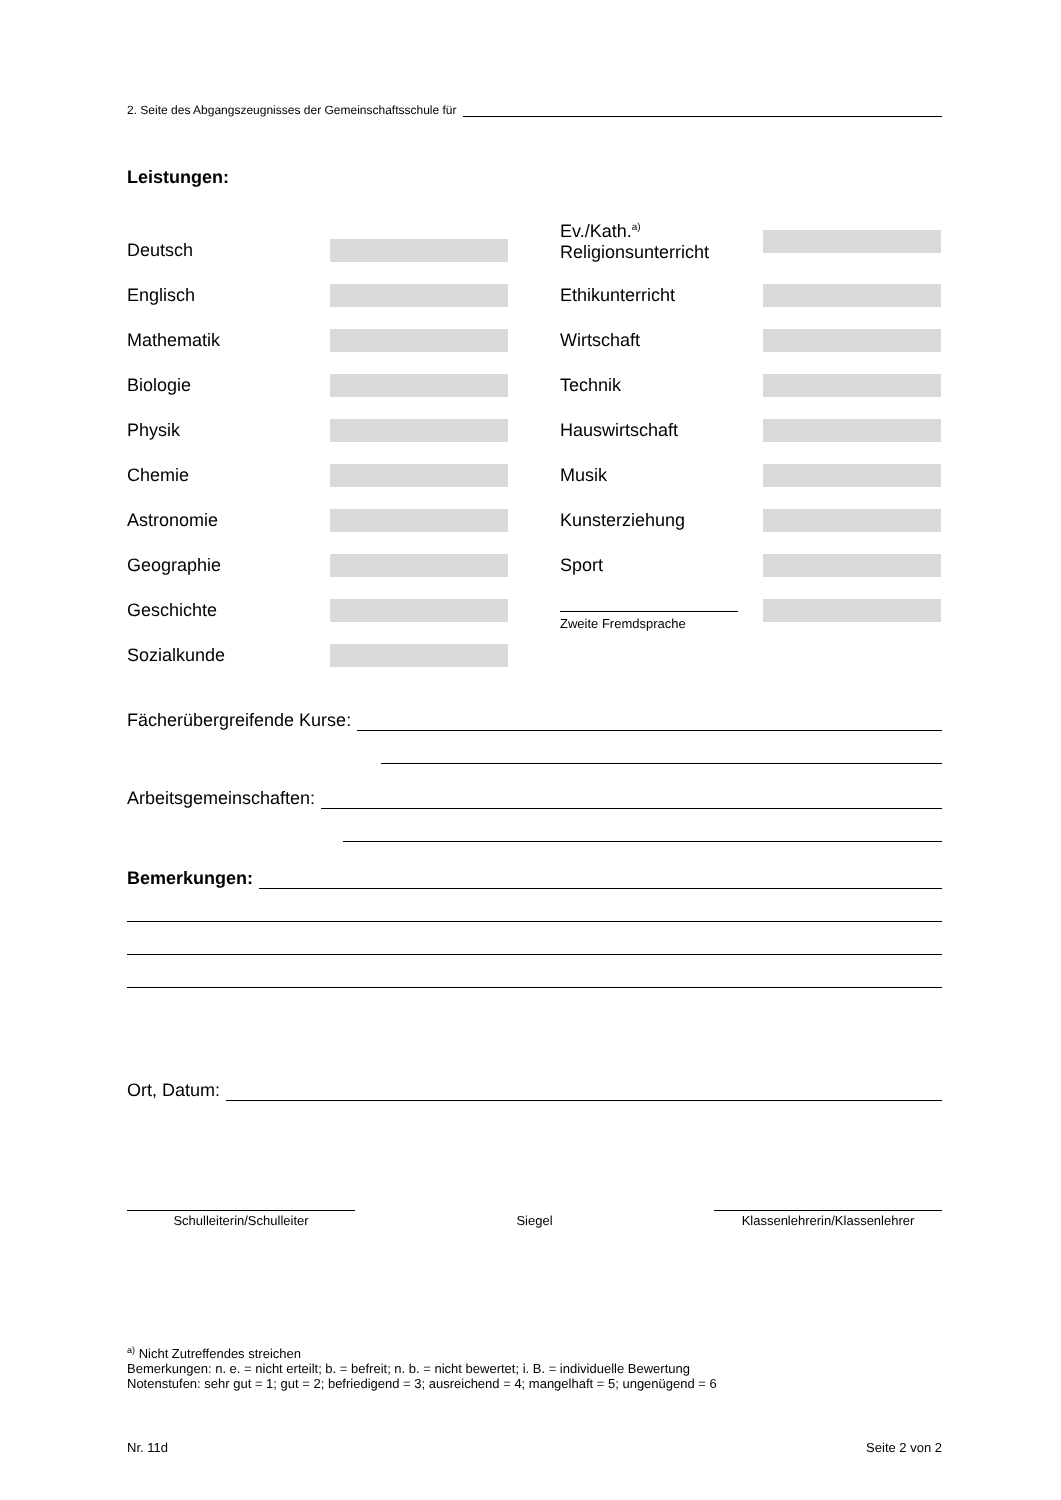2. Seite des Abgangszeugnisses der Gemeinschaftsschule für
Leistungen:
Deutsch
Englisch
Mathematik
Biologie
Physik
Chemie
Astronomie
Geographie
Geschichte
Sozialkunde
Ev./Kath.<sup>a)</sup>
Religionsunterricht
Ethikunterricht
Wirtschaft
Technik
Hauswirtschaft
Musik
Kunsterziehung
Sport
Zweite Fremdsprache
Fächerübergreifende Kurse:
Arbeitsgemeinschaften:
Bemerkungen:
Ort, Datum:
Schulleiterin/Schulleiter Siegel Klassenlehrerin/Klassenlehrer
<sup>a)</sup> Nicht Zutreffendes streichen
Bemerkungen: n. e. = nicht erteilt; b. = befreit; n. b. = nicht bewertet; i. B. = individuelle Bewertung
Notenstufen: sehr gut = 1; gut = 2; befriedigend = 3; ausreichend = 4; mangelhaft = 5; ungenügend = 6
Nr. 11d Seite 2 von 2